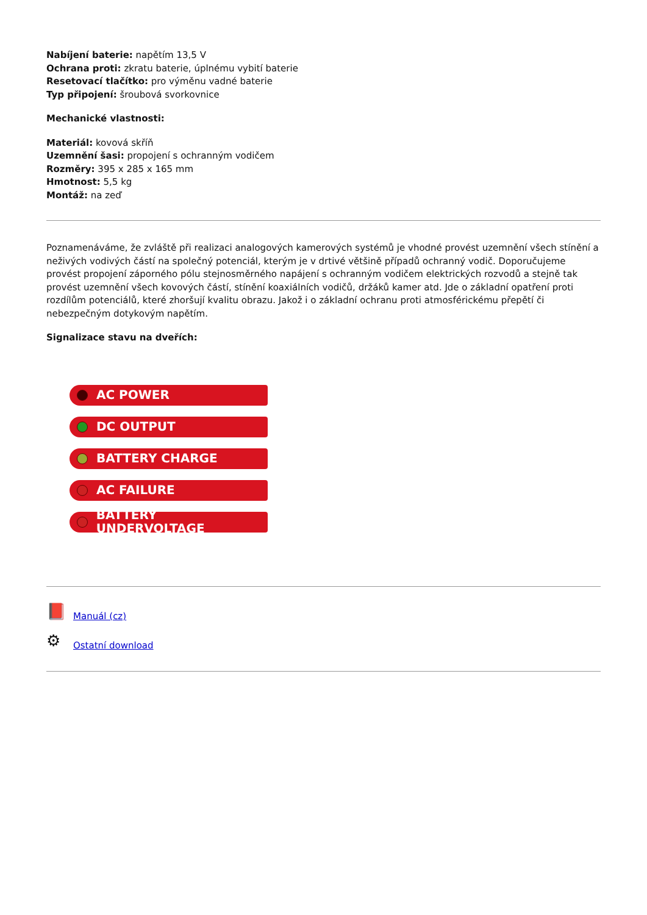Nabíjení baterie: napětím 13,5 V
Ochrana proti: zkratu baterie, úplnému vybití baterie
Resetovací tlačítko: pro výměnu vadné baterie
Typ připojení: šroubová svorkovnice
Mechanické vlastnosti:
Materiál: kovová skříň
Uzemnění šasi: propojení s ochranným vodičem
Rozměry: 395 x 285 x 165 mm
Hmotnost: 5,5 kg
Montáž: na zeď
Poznamenáváme, že zvláště při realizaci analogových kamerových systémů je vhodné provést uzemnění všech stínění a neživých vodivých částí na společný potenciál, kterým je v drtivé většině případů ochranný vodič. Doporučujeme provést propojení záporného pólu stejnosměrného napájení s ochranným vodičem elektrických rozvodů a stejně tak provést uzemnění všech kovových částí, stínění koaxiálních vodičů, držáků kamer atd. Jde o základní opatření proti rozdílům potenciálů, které zhoršují kvalitu obrazu. Jakož i o základní ochranu proti atmosférickému přepětí či nebezpečným dotykovým napětím.
Signalizace stavu na dveřích:
AC POWER
DC OUTPUT
BATTERY CHARGE
AC FAILURE
BATTERY UNDERVOLTAGE
📕 Manuál (cz)
⚙ Ostatní download